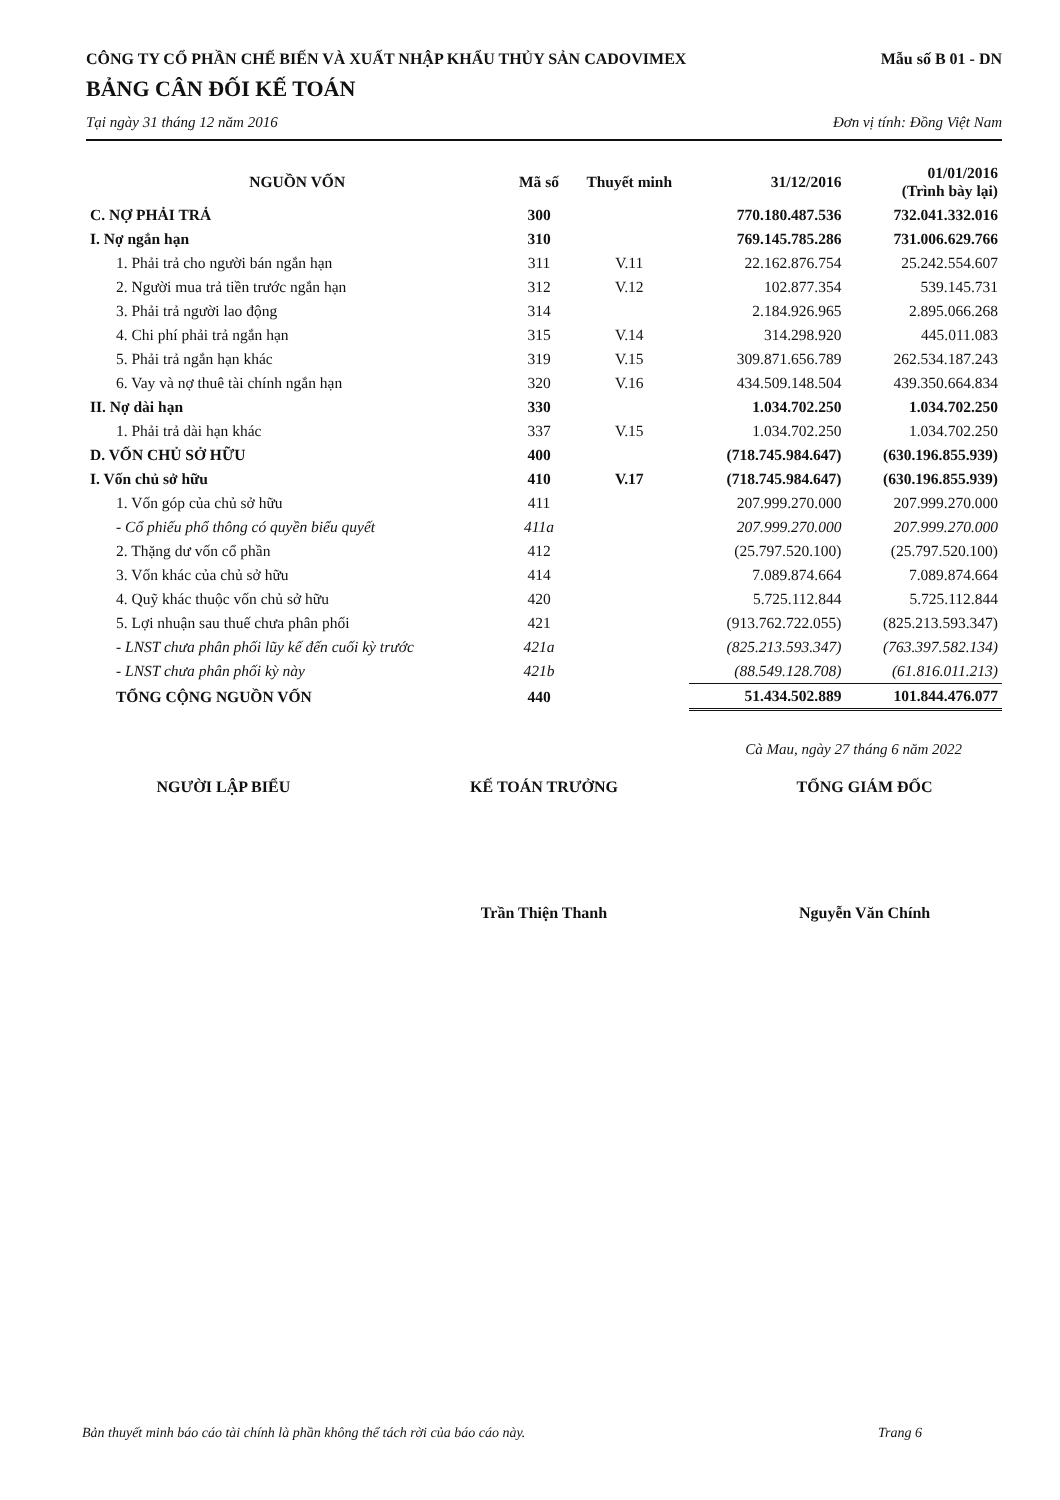CÔNG TY CỔ PHẦN CHẾ BIẾN VÀ XUẤT NHẬP KHẨU THỦY SẢN CADOVIMEX Mẫu số B 01 - DN
BẢNG CÂN ĐỐI KẾ TOÁN
Tại ngày 31 tháng 12 năm 2016 Đơn vị tính: Đồng Việt Nam
| NGUỒN VỐN | Mã số | Thuyết minh | 31/12/2016 | 01/01/2016 (Trình bày lại) |
| --- | --- | --- | --- | --- |
| C. NỢ PHẢI TRẢ | 300 | | 770.180.487.536 | 732.041.332.016 |
| I. Nợ ngắn hạn | 310 | | 769.145.785.286 | 731.006.629.766 |
| 1. Phải trả cho người bán ngắn hạn | 311 | V.11 | 22.162.876.754 | 25.242.554.607 |
| 2. Người mua trả tiền trước ngắn hạn | 312 | V.12 | 102.877.354 | 539.145.731 |
| 3. Phải trả người lao động | 314 | | 2.184.926.965 | 2.895.066.268 |
| 4. Chi phí phải trả ngắn hạn | 315 | V.14 | 314.298.920 | 445.011.083 |
| 5. Phải trả ngắn hạn khác | 319 | V.15 | 309.871.656.789 | 262.534.187.243 |
| 6. Vay và nợ thuê tài chính ngắn hạn | 320 | V.16 | 434.509.148.504 | 439.350.664.834 |
| II. Nợ dài hạn | 330 | | 1.034.702.250 | 1.034.702.250 |
| 1. Phải trả dài hạn khác | 337 | V.15 | 1.034.702.250 | 1.034.702.250 |
| D. VỐN CHỦ SỞ HỮU | 400 | | (718.745.984.647) | (630.196.855.939) |
| I. Vốn chủ sở hữu | 410 | V.17 | (718.745.984.647) | (630.196.855.939) |
| 1. Vốn góp của chủ sở hữu | 411 | | 207.999.270.000 | 207.999.270.000 |
| - Cổ phiếu phổ thông có quyền biểu quyết | 411a | | 207.999.270.000 | 207.999.270.000 |
| 2. Thặng dư vốn cổ phần | 412 | | (25.797.520.100) | (25.797.520.100) |
| 3. Vốn khác của chủ sở hữu | 414 | | 7.089.874.664 | 7.089.874.664 |
| 4. Quỹ khác thuộc vốn chủ sở hữu | 420 | | 5.725.112.844 | 5.725.112.844 |
| 5. Lợi nhuận sau thuế chưa phân phối | 421 | | (913.762.722.055) | (825.213.593.347) |
| - LNST chưa phân phối lũy kế đến cuối kỳ trước | 421a | | (825.213.593.347) | (763.397.582.134) |
| - LNST chưa phân phối kỳ này | 421b | | (88.549.128.708) | (61.816.011.213) |
| TỔNG CỘNG NGUỒN VỐN | 440 | | 51.434.502.889 | 101.844.476.077 |
Cà Mau, ngày 27 tháng 6 năm 2022
NGƯỜI LẬP BIỂU KẾ TOÁN TRƯỞNG
Trần Thiện Thanh
TỔNG GIÁM ĐỐC
Nguyễn Văn Chính
Bản thuyết minh báo cáo tài chính là phần không thể tách rời của báo cáo này. Trang 6